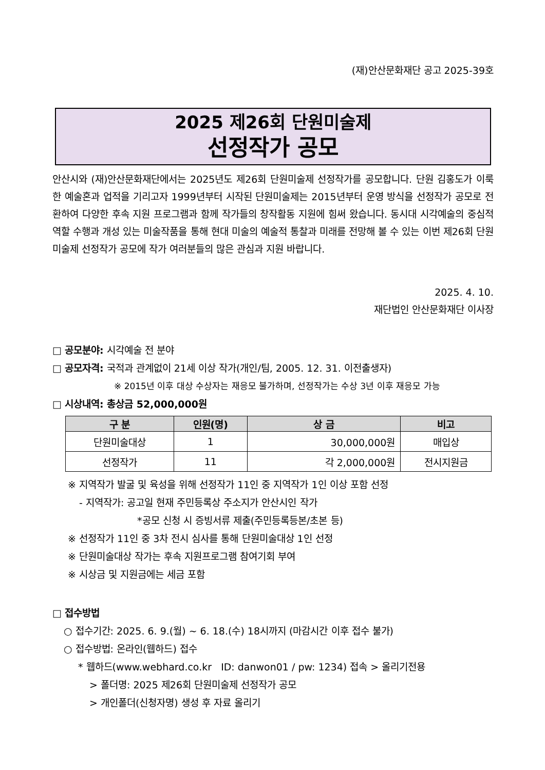(재)안산문화재단 공고 2025-39호
2025 제26회 단원미술제
선정작가 공모
안산시와 (재)안산문화재단에서는 2025년도 제26회 단원미술제 선정작가를 공모합니다. 단원 김홍도가 이룩한 예술혼과 업적을 기리고자 1999년부터 시작된 단원미술제는 2015년부터 운영 방식을 선정작가 공모로 전환하여 다양한 후속 지원 프로그램과 함께 작가들의 창작활동 지원에 힘써 왔습니다. 동시대 시각예술의 중심적 역할 수행과 개성 있는 미술작품을 통해 현대 미술의 예술적 통찰과 미래를 전망해 볼 수 있는 이번 제26회 단원미술제 선정작가 공모에 작가 여러분들의 많은 관심과 지원 바랍니다.
2025. 4. 10.
재단법인 안산문화재단 이사장
□ 공모분야: 시각예술 전 분야
□ 공모자격: 국적과 관계없이 21세 이상 작가(개인/팀, 2005. 12. 31. 이전출생자)
※ 2015년 이후 대상 수상자는 재응모 불가하며, 선정작가는 수상 3년 이후 재응모 가능
□ 시상내역: 총상금 52,000,000원
| 구 분 | 인원(명) | 상 금 | 비고 |
| --- | --- | --- | --- |
| 단원미술대상 | 1 | 30,000,000원 | 매입상 |
| 선정작가 | 11 | 각 2,000,000원 | 전시지원금 |
※ 지역작가 발굴 및 육성을 위해 선정작가 11인 중 지역작가 1인 이상 포함 선정
- 지역작가: 공고일 현재 주민등록상 주소지가 안산시인 작가
*공모 신청 시 증빙서류 제출(주민등록등본/초본 등)
※ 선정작가 11인 중 3차 전시 심사를 통해 단원미술대상 1인 선정
※ 단원미술대상 작가는 후속 지원프로그램 참여기회 부여
※ 시상금 및 지원금에는 세금 포함
□ 접수방법
○ 접수기간: 2025. 6. 9.(월) ~ 6. 18.(수) 18시까지 (마감시간 이후 접수 불가)
○ 접수방법: 온라인(웹하드) 접수
* 웹하드(www.webhard.co.kr ID: danwon01 / pw: 1234) 접속 > 올리기전용
> 폴더명: 2025 제26회 단원미술제 선정작가 공모
> 개인폴더(신청자명) 생성 후 자료 올리기